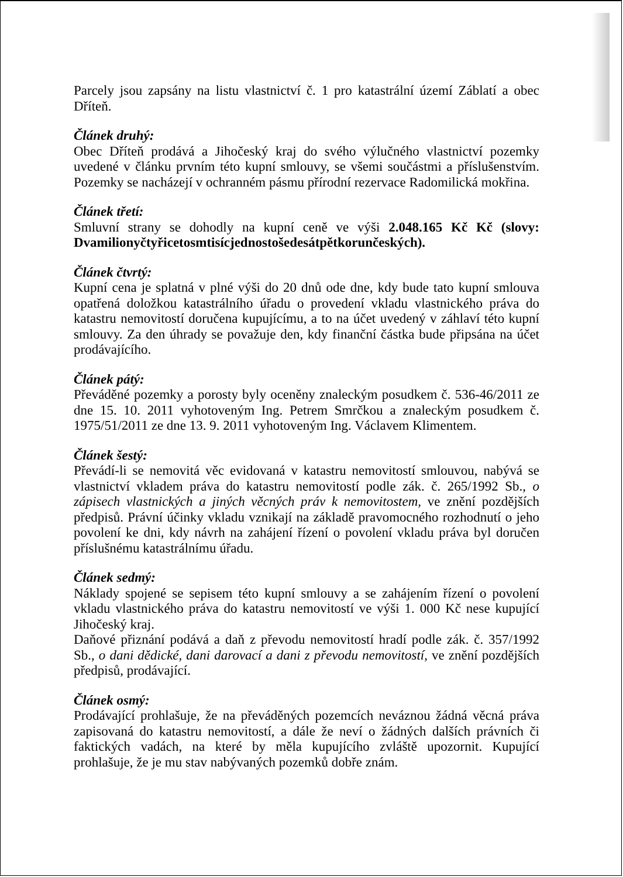Parcely jsou zapsány na listu vlastnictví č. 1 pro katastrální území Záblatí a obec Dříteň.
Článek druhý:
Obec Dříteň prodává a Jihočeský kraj do svého výlučného vlastnictví pozemky uvedené v článku prvním této kupní smlouvy, se všemi součástmi a příslušenstvím. Pozemky se nacházejí v ochranném pásmu přírodní rezervace Radomilická mokřina.
Článek třetí:
Smluvní strany se dohodly na kupní ceně ve výši 2.048.165 Kč Kč (slovy: Dvamilionyčtyřicetosmtisícjednostošedesátpětkorunčeských).
Článek čtvrtý:
Kupní cena je splatná v plné výši do 20 dnů ode dne, kdy bude tato kupní smlouva opatřená doložkou katastrálního úřadu o provedení vkladu vlastnického práva do katastru nemovitostí doručena kupujícímu, a to na účet uvedený v záhlaví této kupní smlouvy. Za den úhrady se považuje den, kdy finanční částka bude připsána na účet prodávajícího.
Článek pátý:
Převáděné pozemky a porosty byly oceněny znaleckým posudkem č. 536-46/2011 ze dne 15. 10. 2011 vyhotoveným Ing. Petrem Smrčkou a znaleckým posudkem č. 1975/51/2011 ze dne 13. 9. 2011 vyhotoveným Ing. Václavem Klimentem.
Článek šestý:
Převádí-li se nemovitá věc evidovaná v katastru nemovitostí smlouvou, nabývá se vlastnictví vkladem práva do katastru nemovitostí podle zák. č. 265/1992 Sb., o zápisech vlastnických a jiných věcných práv k nemovitostem, ve znění pozdějších předpisů. Právní účinky vkladu vznikají na základě pravomocného rozhodnutí o jeho povolení ke dni, kdy návrh na zahájení řízení o povolení vkladu práva byl doručen příslušnému katastrálnímu úřadu.
Článek sedmý:
Náklady spojené se sepisem této kupní smlouvy a se zahájením řízení o povolení vkladu vlastnického práva do katastru nemovitostí ve výši 1. 000 Kč nese kupující Jihočeský kraj.
Daňové přiznání podává a daň z převodu nemovitostí hradí podle zák. č. 357/1992 Sb., o dani dědické, dani darovací a dani z převodu nemovitostí, ve znění pozdějších předpisů, prodávající.
Článek osmý:
Prodávající prohlašuje, že na převáděných pozemcích neváznou žádná věcná práva zapisovaná do katastru nemovitostí, a dále že neví o žádných dalších právních či faktických vadách, na které by měla kupujícího zvláště upozornit. Kupující prohlašuje, že je mu stav nabývaných pozemků dobře znám.